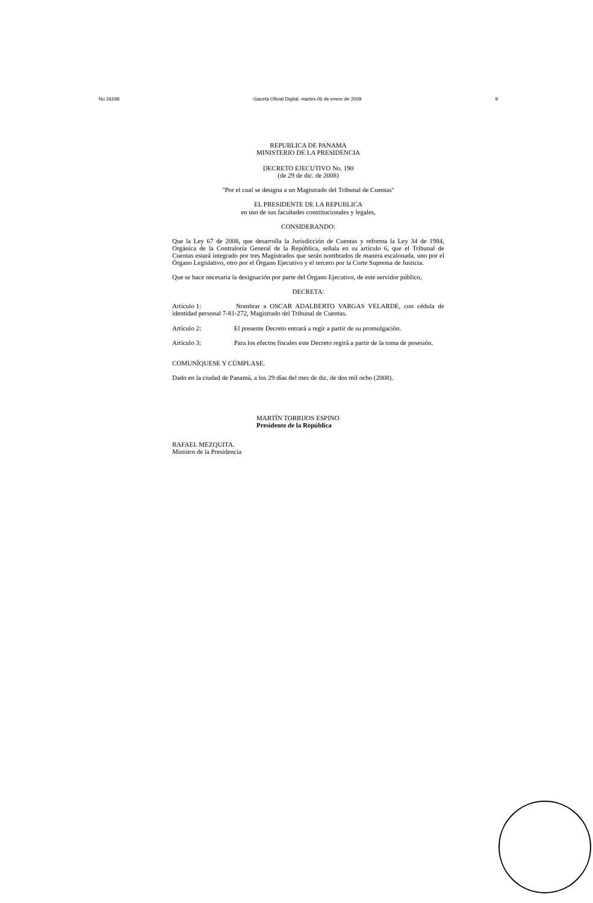No 26196 Gaceta Oficial Digital, martes 06 de enero de 2009 9
REPUBLICA DE PANAMA
MINISTERIO DE LA PRESIDENCIA
DECRETO EJECUTIVO No. 190
(de 29 de dic. de 2008)
"Por el cual se designa a un Magistrado del Tribunal de Cuentas"
EL PRESIDENTE DE LA REPUBLICA
en uso de sus facultades constitucionales y legales,
CONSIDERANDO:
Que la Ley 67 de 2008, que desarrolla la Jurisdicción de Cuentas y reforma la Ley 34 de 1984, Orgánica de la Contraloría General de la República, señala en su artículo 6, que el Tribunal de Cuentas estará integrado por tres Magistrados que serán nombrados de manera escalonada, uno por el Órgano Legislativo, otro por el Órgano Ejecutivo y el tercero por la Corte Suprema de Justicia.
Que se hace necesaria la designación por parte del Órgano Ejecutivo, de este servidor público,
DECRETA:
Artículo 1: Nombrar a OSCAR ADALBERTO VARGAS VELARDE, con cédula de identidad personal 7-81-272, Magistrado del Tribunal de Cuentas.
Artículo 2: El presente Decreto entrará a regir a partir de su promulgación.
Artículo 3: Para los efectos fiscales este Decreto regirá a partir de la toma de posesión.
COMUNÍQUESE Y CÚMPLASE.
Dado en la ciudad de Panamá, a los 29 días del mes de dic. de dos mil ocho (2008).
MARTÍN TORRIJOS ESPINO
Presidente de la República
RAFAEL MEZQUITA.
Ministro de la Presidencia